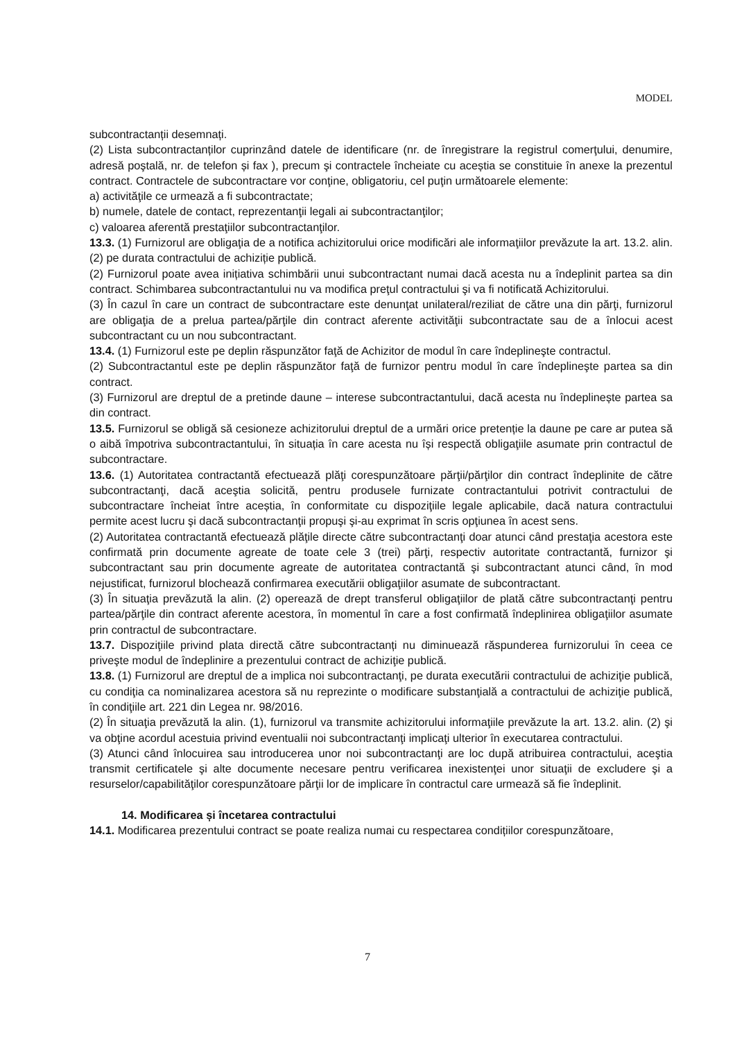MODEL
subcontractanții desemnați.
(2) Lista subcontractanților cuprinzând datele de identificare (nr. de înregistrare la registrul comerţului, denumire, adresă poştală, nr. de telefon și fax ), precum şi contractele încheiate cu aceștia se constituie în anexe la prezentul contract. Contractele de subcontractare vor conţine, obligatoriu, cel puţin următoarele elemente:
a) activităţile ce urmează a fi subcontractate;
b) numele, datele de contact, reprezentanţii legali ai subcontractanţilor;
c) valoarea aferentă prestaţiilor subcontractanţilor.
13.3. (1) Furnizorul are obligaţia de a notifica achizitorului orice modificări ale informaţiilor prevăzute la art. 13.2. alin. (2) pe durata contractului de achiziție publică.
(2) Furnizorul poate avea inițiativa schimbării unui subcontractant numai dacă acesta nu a îndeplinit partea sa din contract. Schimbarea subcontractantului nu va modifica preţul contractului şi va fi notificată Achizitorului.
(3) În cazul în care un contract de subcontractare este denunţat unilateral/reziliat de către una din părţi, furnizorul are obligaţia de a prelua partea/părţile din contract aferente activităţii subcontractate sau de a înlocui acest subcontractant cu un nou subcontractant.
13.4. (1) Furnizorul este pe deplin răspunzător faţă de Achizitor de modul în care îndeplineşte contractul.
(2) Subcontractantul este pe deplin răspunzător faţă de furnizor pentru modul în care îndeplineşte partea sa din contract.
(3) Furnizorul are dreptul de a pretinde daune – interese subcontractantului, dacă acesta nu îndeplinește partea sa din contract.
13.5. Furnizorul se obligă să cesioneze achizitorului dreptul de a urmări orice pretenție la daune pe care ar putea să o aibă împotriva subcontractantului, în situația în care acesta nu își respectă obligaţiile asumate prin contractul de subcontractare.
13.6. (1) Autoritatea contractantă efectuează plăţi corespunzătoare părţii/părţilor din contract îndeplinite de către subcontractanţi, dacă aceştia solicită, pentru produsele furnizate contractantului potrivit contractului de subcontractare încheiat între aceștia, în conformitate cu dispoziţiile legale aplicabile, dacă natura contractului permite acest lucru şi dacă subcontractanţii propuşi şi-au exprimat în scris opţiunea în acest sens.
(2) Autoritatea contractantă efectuează plăţile directe către subcontractanţi doar atunci când prestaţia acestora este confirmată prin documente agreate de toate cele 3 (trei) părţi, respectiv autoritate contractantă, furnizor şi subcontractant sau prin documente agreate de autoritatea contractantă şi subcontractant atunci când, în mod nejustificat, furnizorul blochează confirmarea executării obligaţiilor asumate de subcontractant.
(3) În situaţia prevăzută la alin. (2) operează de drept transferul obligaţiilor de plată către subcontractanţi pentru partea/părţile din contract aferente acestora, în momentul în care a fost confirmată îndeplinirea obligaţiilor asumate prin contractul de subcontractare.
13.7. Dispoziţiile privind plata directă către subcontractanți nu diminuează răspunderea furnizorului în ceea ce priveşte modul de îndeplinire a prezentului contract de achiziţie publică.
13.8. (1) Furnizorul are dreptul de a implica noi subcontractanţi, pe durata executării contractului de achiziţie publică, cu condiţia ca nominalizarea acestora să nu reprezinte o modificare substanţială a contractului de achiziţie publică, în condiţiile art. 221 din Legea nr. 98/2016.
(2) În situaţia prevăzută la alin. (1), furnizorul va transmite achizitorului informaţiile prevăzute la art. 13.2. alin. (2) şi va obţine acordul acestuia privind eventualii noi subcontractanţi implicaţi ulterior în executarea contractului.
(3) Atunci când înlocuirea sau introducerea unor noi subcontractanţi are loc după atribuirea contractului, aceştia transmit certificatele şi alte documente necesare pentru verificarea inexistenţei unor situaţii de excludere şi a resurselor/capabilităţilor corespunzătoare părţii lor de implicare în contractul care urmează să fie îndeplinit.
14. Modificarea și încetarea contractului
14.1. Modificarea prezentului contract se poate realiza numai cu respectarea condițiilor corespunzătoare,
7